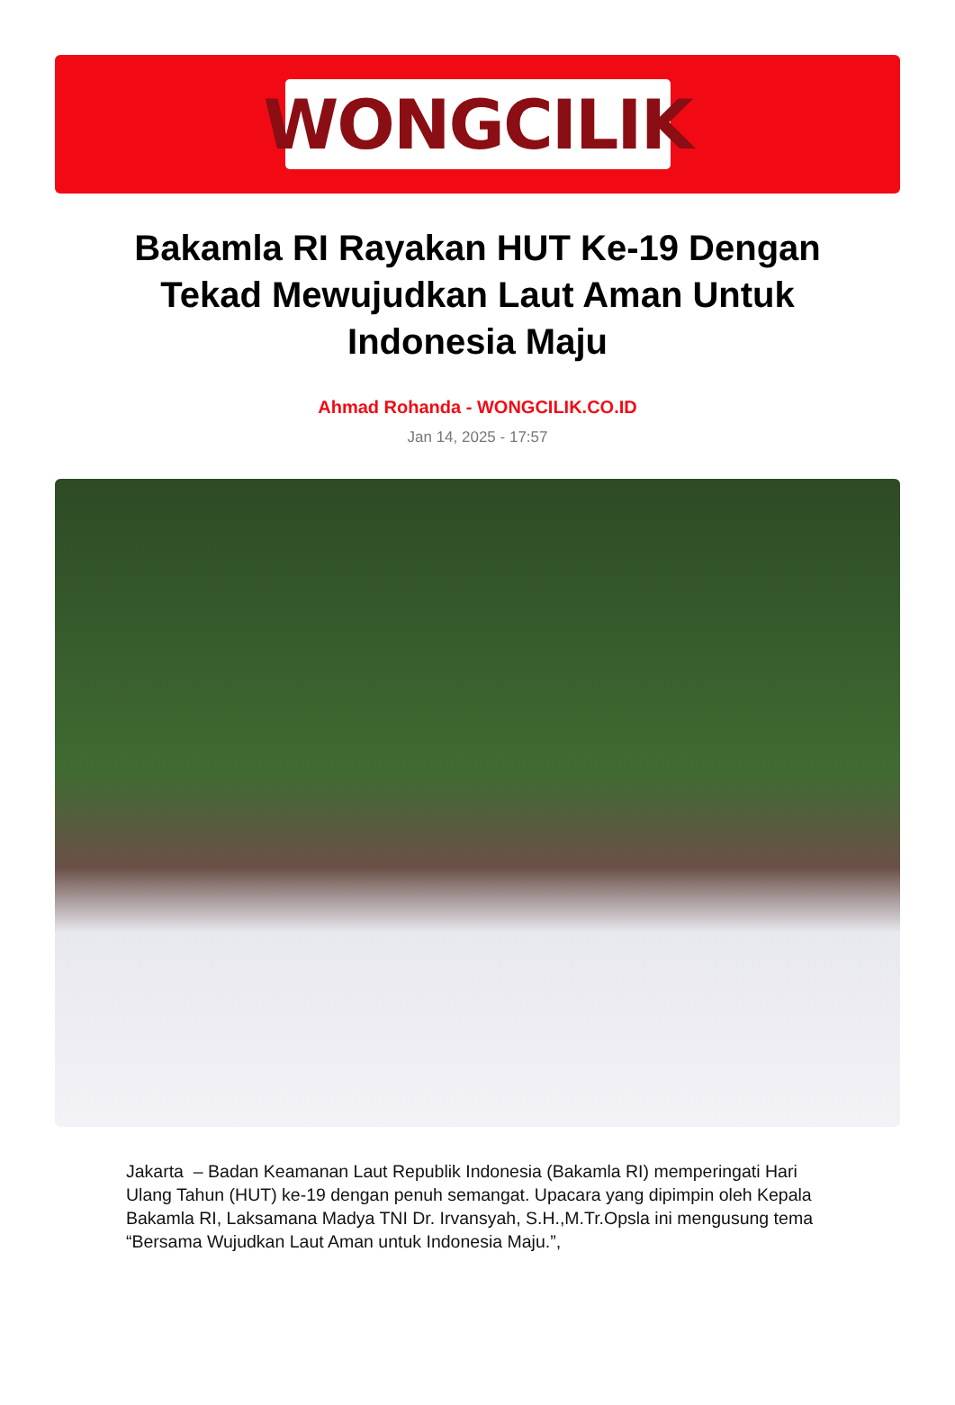WONGCILIK
Bakamla RI Rayakan HUT Ke-19 Dengan Tekad Mewujudkan Laut Aman Untuk Indonesia Maju
Ahmad Rohanda - WONGCILIK.CO.ID
Jan 14, 2025 - 17:57
Jakarta – Badan Keamanan Laut Republik Indonesia (Bakamla RI) memperingati Hari Ulang Tahun (HUT) ke-19 dengan penuh semangat. Upacara yang dipimpin oleh Kepala Bakamla RI, Laksamana Madya TNI Dr. Irvansyah, S.H.,M.Tr.Opsla ini mengusung tema “Bersama Wujudkan Laut Aman untuk Indonesia Maju.”,